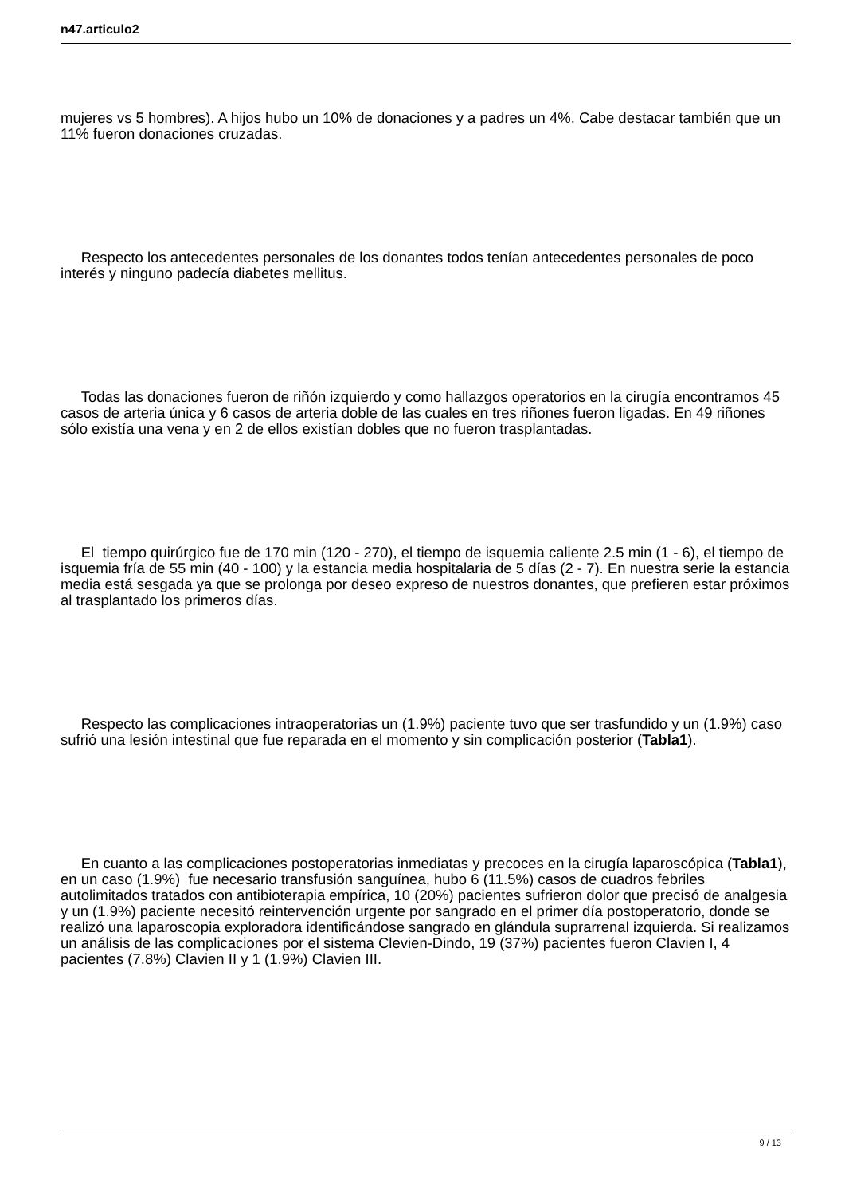n47.articulo2
mujeres vs 5 hombres). A hijos hubo un 10% de donaciones y a padres un 4%. Cabe destacar también que un 11% fueron donaciones cruzadas.
Respecto los antecedentes personales de los donantes todos tenían antecedentes personales de poco interés y ninguno padecía diabetes mellitus.
Todas las donaciones fueron de riñón izquierdo y como hallazgos operatorios en la cirugía encontramos 45 casos de arteria única y 6 casos de arteria doble de las cuales en tres riñones fueron ligadas. En 49 riñones sólo existía una vena y en 2 de ellos existían dobles que no fueron trasplantadas.
El tiempo quirúrgico fue de 170 min (120 - 270), el tiempo de isquemia caliente 2.5 min (1 - 6), el tiempo de isquemia fría de 55 min (40 - 100) y la estancia media hospitalaria de 5 días (2 - 7). En nuestra serie la estancia media está sesgada ya que se prolonga por deseo expreso de nuestros donantes, que prefieren estar próximos al trasplantado los primeros días.
Respecto las complicaciones intraoperatorias un (1.9%) paciente tuvo que ser trasfundido y un (1.9%) caso sufrió una lesión intestinal que fue reparada en el momento y sin complicación posterior (Tabla1).
En cuanto a las complicaciones postoperatorias inmediatas y precoces en la cirugía laparoscópica (Tabla1), en un caso (1.9%) fue necesario transfusión sanguínea, hubo 6 (11.5%) casos de cuadros febriles autolimitados tratados con antibioterapia empírica, 10 (20%) pacientes sufrieron dolor que precisó de analgesia y un (1.9%) paciente necesitó reintervención urgente por sangrado en el primer día postoperatorio, donde se realizó una laparoscopia exploradora identificándose sangrado en glándula suprarrenal izquierda. Si realizamos un análisis de las complicaciones por el sistema Clevien-Dindo, 19 (37%) pacientes fueron Clavien I, 4 pacientes (7.8%) Clavien II y 1 (1.9%) Clavien III.
9 / 13